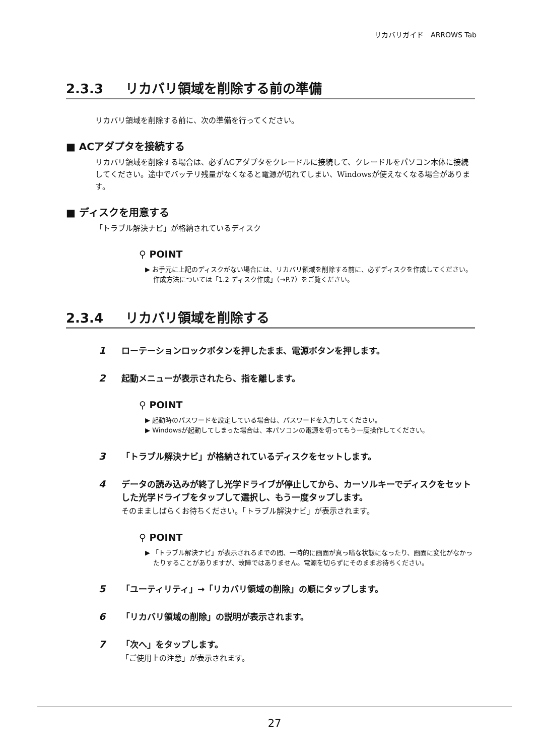リカバリガイド　ARROWS Tab
2.3.3 リカバリ領域を削除する前の準備
リカバリ領域を削除する前に、次の準備を行ってください。
■ ACアダプタを接続する
リカバリ領域を削除する場合は、必ずACアダプタをクレードルに接続して、クレードルをパソコン本体に接続してください。途中でバッテリ残量がなくなると電源が切れてしまい、Windowsが使えなくなる場合があります。
■ ディスクを用意する
「トラブル解決ナビ」が格納されているディスク
⚲ POINT
▶ お手元に上記のディスクがない場合には、リカバリ領域を削除する前に、必ずディスクを作成してください。作成方法については「1.2 ディスク作成」（→P.7）をご覧ください。
2.3.4 リカバリ領域を削除する
1 ローテーションロックボタンを押したまま、電源ボタンを押します。
2 起動メニューが表示されたら、指を離します。
⚲ POINT
▶ 起動時のパスワードを設定している場合は、パスワードを入力してください。
▶ Windowsが起動してしまった場合は、本パソコンの電源を切ってもう一度操作してください。
3 「トラブル解決ナビ」が格納されているディスクをセットします。
4 データの読み込みが終了し光学ドライブが停止してから、カーソルキーでディスクをセットした光学ドライブをタップして選択し、もう一度タップします。
そのまましばらくお待ちください。「トラブル解決ナビ」が表示されます。
⚲ POINT
▶ 「トラブル解決ナビ」が表示されるまでの間、一時的に画面が真っ暗な状態になったり、画面に変化がなかったりすることがありますが、故障ではありません。電源を切らずにそのままお待ちください。
5 「ユーティリティ」→「リカバリ領域の削除」の順にタップします。
6 「リカバリ領域の削除」の説明が表示されます。
7 「次へ」をタップします。
「ご使用上の注意」が表示されます。
27